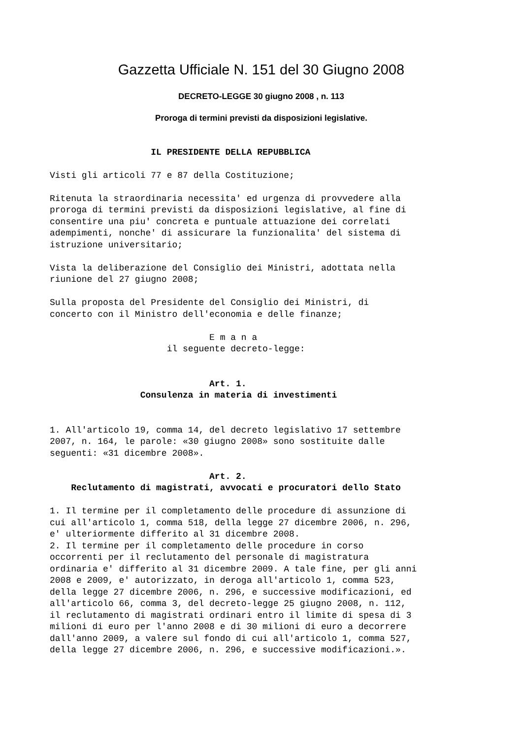Gazzetta Ufficiale N. 151 del 30 Giugno 2008
DECRETO-LEGGE 30 giugno 2008 , n. 113
Proroga di termini previsti da disposizioni legislative.
                   IL PRESIDENTE DELLA REPUBBLICA

Visti gli articoli 77 e 87 della Costituzione;

Ritenuta la straordinaria necessita' ed urgenza di provvedere alla
proroga di termini previsti da disposizioni legislative, al fine di
consentire una piu' concreta e puntuale attuazione dei correlati
adempimenti, nonche' di assicurare la funzionalita' del sistema di
istruzione universitario;

Vista la deliberazione del Consiglio dei Ministri, adottata nella
riunione del 27 giugno 2008;

Sulla proposta del Presidente del Consiglio dei Ministri, di
concerto con il Ministro dell'economia e delle finanze;

                              E m a n a
                      il seguente decreto-legge:


                              Art. 1.
                 Consulenza in materia di investimenti


1. All'articolo 19, comma 14, del decreto legislativo 17 settembre
2007, n. 164, le parole: «30 giugno 2008» sono sostituite dalle
seguenti: «31 dicembre 2008».

                              Art. 2.
    Reclutamento di magistrati, avvocati e procuratori dello Stato

1. Il termine per il completamento delle procedure di assunzione di
cui all'articolo 1, comma 518, della legge 27 dicembre 2006, n. 296,
e' ulteriormente differito al 31 dicembre 2008.
2. Il termine per il completamento delle procedure in corso
occorrenti per il reclutamento del personale di magistratura
ordinaria e' differito al 31 dicembre 2009. A tale fine, per gli anni
2008 e 2009, e' autorizzato, in deroga all'articolo 1, comma 523,
della legge 27 dicembre 2006, n. 296, e successive modificazioni, ed
all'articolo 66, comma 3, del decreto-legge 25 giugno 2008, n. 112,
il reclutamento di magistrati ordinari entro il limite di spesa di 3
milioni di euro per l'anno 2008 e di 30 milioni di euro a decorrere
dall'anno 2009, a valere sul fondo di cui all'articolo 1, comma 527,
della legge 27 dicembre 2006, n. 296, e successive modificazioni.».